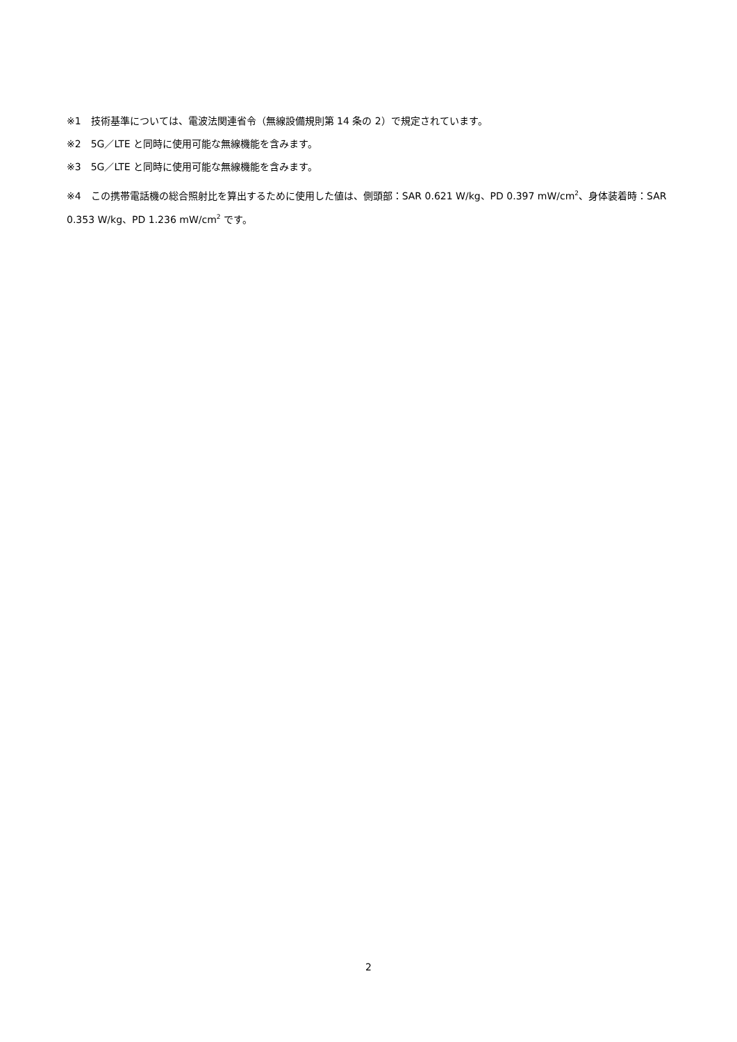※1　技術基準については、電波法関連省令（無線設備規則第 14 条の 2）で規定されています。
※2　5G／LTE と同時に使用可能な無線機能を含みます。
※3　5G／LTE と同時に使用可能な無線機能を含みます。
※4　この携帯電話機の総合照射比を算出するために使用した値は、側頭部：SAR 0.621 W/kg、PD 0.397 mW/cm<sup>2</sup>、身体装着時：SAR 0.353 W/kg、PD 1.236 mW/cm<sup>2</sup> です。
2